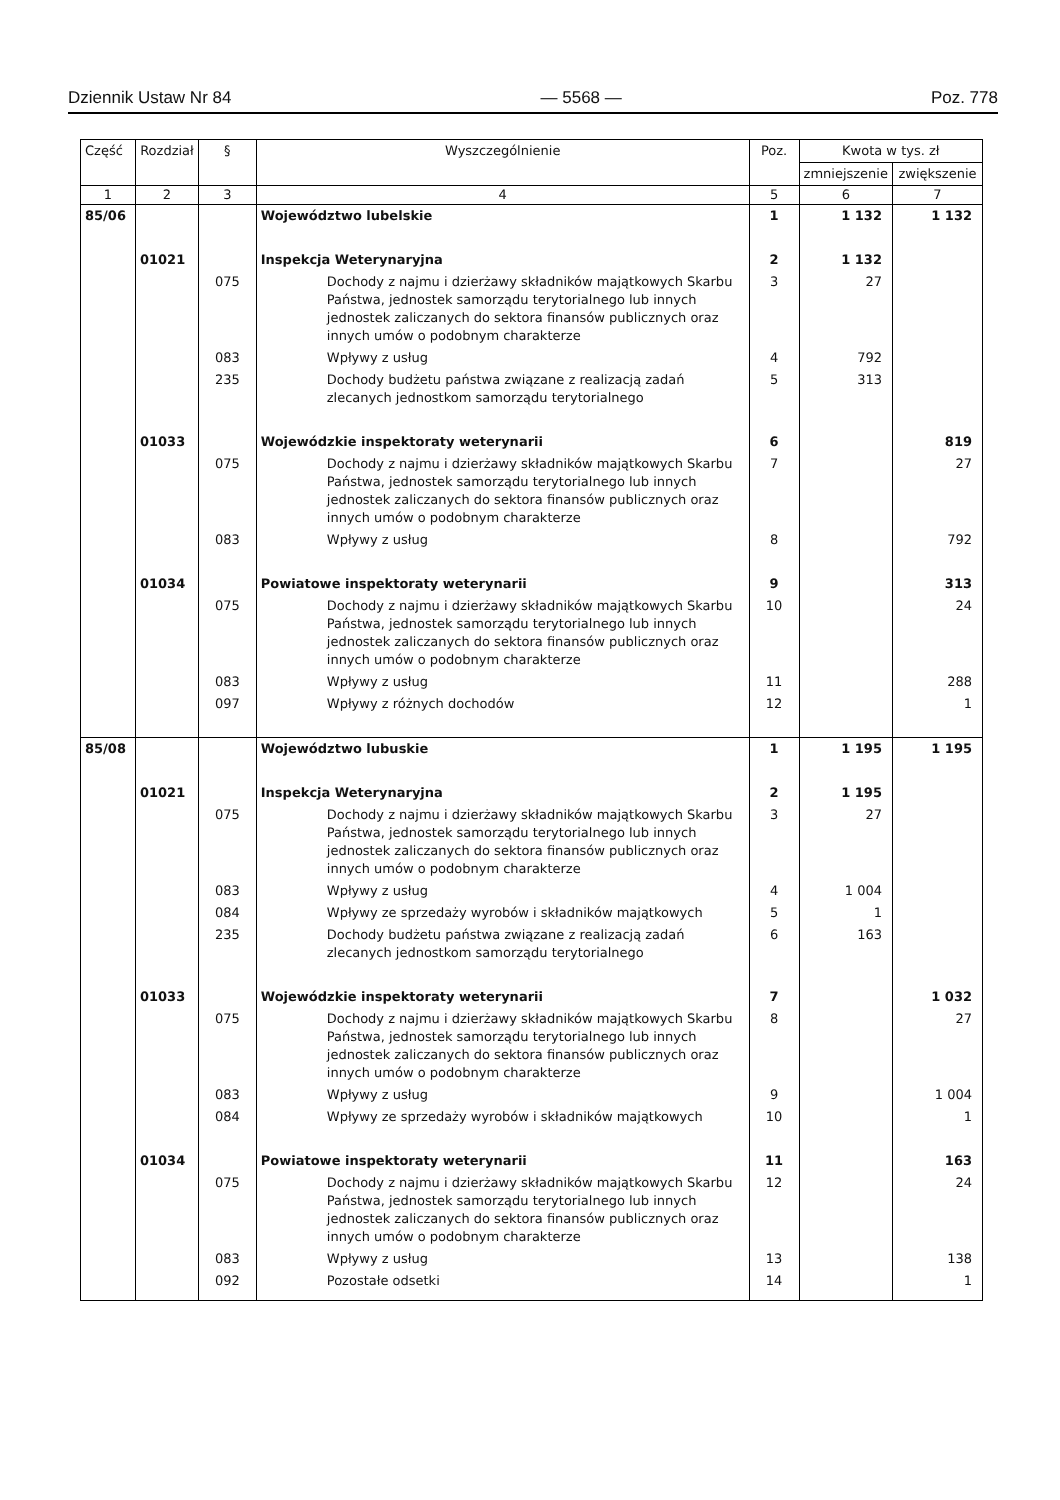Dziennik Ustaw Nr 84 — 5568 — Poz. 778
| Część | Rozdział | § | Wyszczególnienie | Poz. | Kwota w tys. zł | |
| --- | --- | --- | --- | --- | --- | --- |
| | | | | | zmniejszenie | zwiększenie |
| 1 | 2 | 3 | 4 | 5 | 6 | 7 |
| 85/06 | | | Województwo lubelskie | 1 | 1 132 | 1 132 |
| | 01021 | | Inspekcja Weterynaryjna | 2 | 1 132 | |
| | | 075 | Dochody z najmu i dzierżawy składników majątkowych Skarbu Państwa, jednostek samorządu terytorialnego lub innych jednostek zaliczanych do sektora finansów publicznych oraz innych umów o podobnym charakterze | 3 | 27 | |
| | | 083 | Wpływy z usług | 4 | 792 | |
| | | 235 | Dochody budżetu państwa związane z realizacją zadań zlecanych jednostkom samorządu terytorialnego | 5 | 313 | |
| | 01033 | | Wojewódzkie inspektoraty weterynarii | 6 | | 819 |
| | | 075 | Dochody z najmu i dzierżawy składników majątkowych Skarbu Państwa, jednostek samorządu terytorialnego lub innych jednostek zaliczanych do sektora finansów publicznych oraz innych umów o podobnym charakterze | 7 | | 27 |
| | | 083 | Wpływy z usług | 8 | | 792 |
| | 01034 | | Powiatowe inspektoraty weterynarii | 9 | | 313 |
| | | 075 | Dochody z najmu i dzierżawy składników majątkowych Skarbu Państwa, jednostek samorządu terytorialnego lub innych jednostek zaliczanych do sektora finansów publicznych oraz innych umów o podobnym charakterze | 10 | | 24 |
| | | 083 | Wpływy z usług | 11 | | 288 |
| | | 097 | Wpływy z różnych dochodów | 12 | | 1 |
| 85/08 | | | Województwo lubuskie | 1 | 1 195 | 1 195 |
| | 01021 | | Inspekcja Weterynaryjna | 2 | 1 195 | |
| | | 075 | Dochody z najmu i dzierżawy składników majątkowych Skarbu Państwa, jednostek samorządu terytorialnego lub innych jednostek zaliczanych do sektora finansów publicznych oraz innych umów o podobnym charakterze | 3 | 27 | |
| | | 083 | Wpływy z usług | 4 | 1 004 | |
| | | 084 | Wpływy ze sprzedaży wyrobów i składników majątkowych | 5 | 1 | |
| | | 235 | Dochody budżetu państwa związane z realizacją zadań zlecanych jednostkom samorządu terytorialnego | 6 | 163 | |
| | 01033 | | Wojewódzkie inspektoraty weterynarii | 7 | | 1 032 |
| | | 075 | Dochody z najmu i dzierżawy składników majątkowych Skarbu Państwa, jednostek samorządu terytorialnego lub innych jednostek zaliczanych do sektora finansów publicznych oraz innych umów o podobnym charakterze | 8 | | 27 |
| | | 083 | Wpływy z usług | 9 | | 1 004 |
| | | 084 | Wpływy ze sprzedaży wyrobów i składników majątkowych | 10 | | 1 |
| | 01034 | | Powiatowe inspektoraty weterynarii | 11 | | 163 |
| | | 075 | Dochody z najmu i dzierżawy składników majątkowych Skarbu Państwa, jednostek samorządu terytorialnego lub innych jednostek zaliczanych do sektora finansów publicznych oraz innych umów o podobnym charakterze | 12 | | 24 |
| | | 083 | Wpływy z usług | 13 | | 138 |
| | | 092 | Pozostałe odsetki | 14 | | 1 |